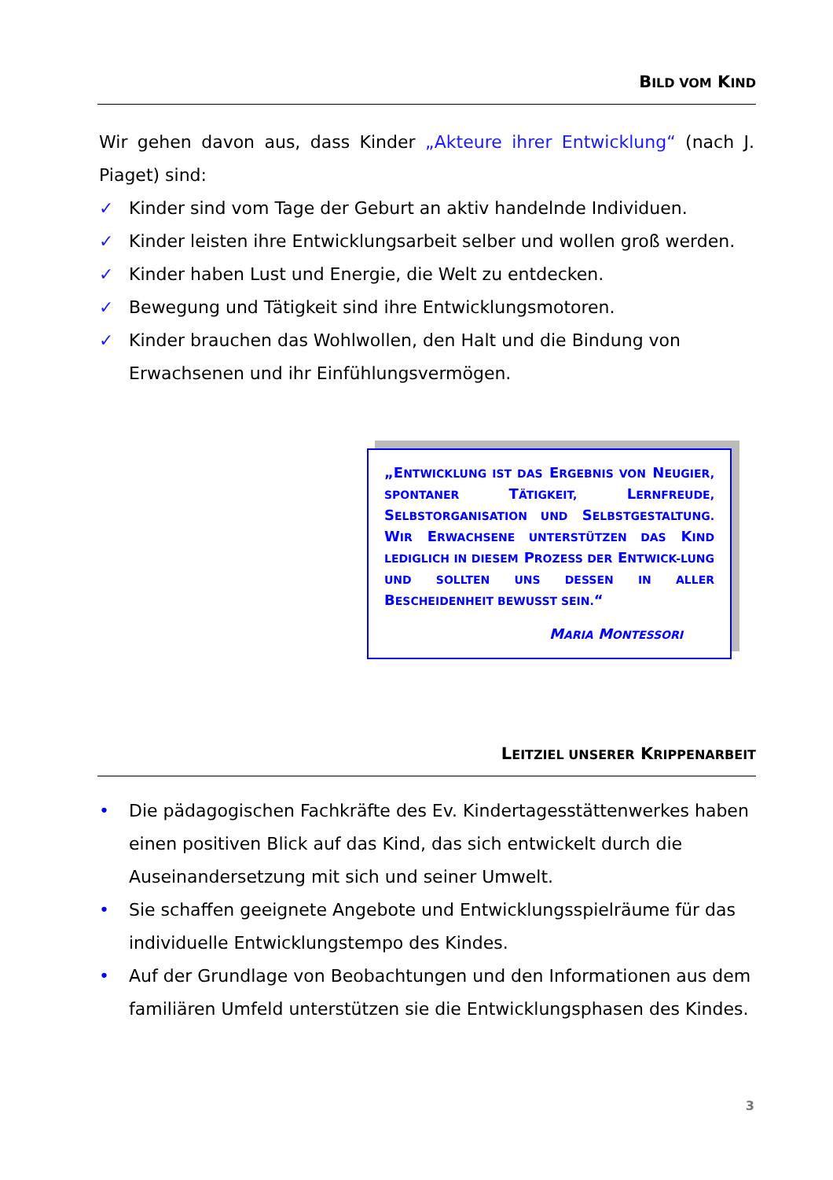BILD VOM KIND
Wir gehen davon aus, dass Kinder „Akteure ihrer Entwicklung“ (nach J. Piaget) sind:
✓ Kinder sind vom Tage der Geburt an aktiv handelnde Individuen.
✓ Kinder leisten ihre Entwicklungsarbeit selber und wollen groß werden.
✓ Kinder haben Lust und Energie, die Welt zu entdecken.
✓ Bewegung und Tätigkeit sind ihre Entwicklungsmotoren.
✓ Kinder brauchen das Wohlwollen, den Halt und die Bindung von Erwachsenen und ihr Einfühlungsvermögen.
„ENTWICKLUNG IST DAS ERGEBNIS VON NEUGIER, SPONTANER TÄTIGKEIT, LERNFREUDE, SELBSTORGANISATION UND SELBSTGESTALTUNG. WIR ERWACHSENE UNTERSTÜTZEN DAS KIND LEDIGLICH IN DIESEM PROZESS DER ENTWICK-LUNG UND SOLLTEN UNS DESSEN IN ALLER BESCHEIDENHEIT BEWUSST SEIN.“
MARIA MONTESSORI
LEITZIEL UNSERER KRIPPENARBEIT
• Die pädagogischen Fachkräfte des Ev. Kindertagesstättenwerkes haben einen positiven Blick auf das Kind, das sich entwickelt durch die Auseinandersetzung mit sich und seiner Umwelt.
• Sie schaffen geeignete Angebote und Entwicklungsspielräume für das individuelle Entwicklungstempo des Kindes.
• Auf der Grundlage von Beobachtungen und den Informationen aus dem familiären Umfeld unterstützen sie die Entwicklungsphasen des Kindes.
3